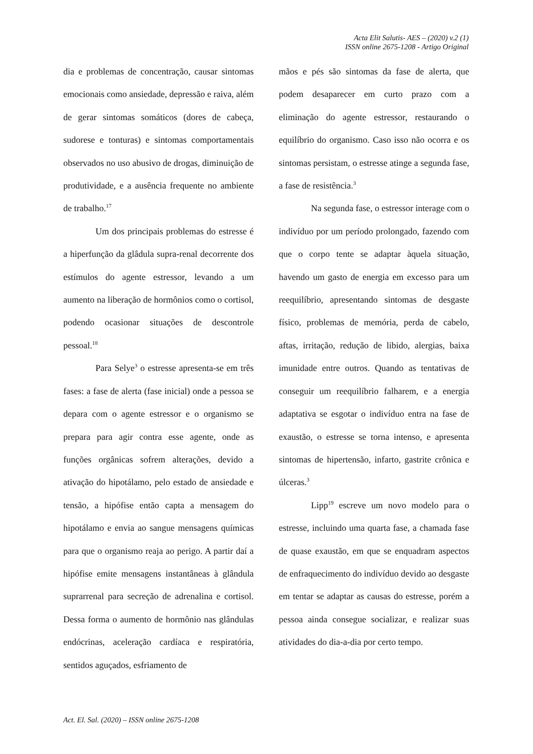Acta Elit Salutis- AES – (2020) v.2 (1)
ISSN online 2675-1208 - Artigo Original
dia e problemas de concentração, causar sintomas emocionais como ansiedade, depressão e raiva, além de gerar sintomas somáticos (dores de cabeça, sudorese e tonturas) e sintomas comportamentais observados no uso abusivo de drogas, diminuição de produtividade, e a ausência frequente no ambiente de trabalho.<sup>17</sup>
Um dos principais problemas do estresse é a hiperfunção da glâdula supra-renal decorrente dos estímulos do agente estressor, levando a um aumento na liberação de hormônios como o cortisol, podendo ocasionar situações de descontrole pessoal.<sup>18</sup>
Para Selye<sup>3</sup> o estresse apresenta-se em três fases: a fase de alerta (fase inicial) onde a pessoa se depara com o agente estressor e o organismo se prepara para agir contra esse agente, onde as funções orgânicas sofrem alterações, devido a ativação do hipotálamo, pelo estado de ansiedade e tensão, a hipófise então capta a mensagem do hipotálamo e envia ao sangue mensagens químicas para que o organismo reaja ao perigo. A partir daí a hipófise emite mensagens instantâneas à glândula suprarrenal para secreção de adrenalina e cortisol. Dessa forma o aumento de hormônio nas glândulas endócrinas, aceleração cardíaca e respiratória, sentidos aguçados, esfriamento de
mãos e pés são sintomas da fase de alerta, que podem desaparecer em curto prazo com a eliminação do agente estressor, restaurando o equilíbrio do organismo. Caso isso não ocorra e os sintomas persistam, o estresse atinge a segunda fase, a fase de resistência.<sup>3</sup>
Na segunda fase, o estressor interage com o indivíduo por um período prolongado, fazendo com que o corpo tente se adaptar àquela situação, havendo um gasto de energia em excesso para um reequilíbrio, apresentando sintomas de desgaste físico, problemas de memória, perda de cabelo, aftas, irritação, redução de libido, alergias, baixa imunidade entre outros. Quando as tentativas de conseguir um reequilíbrio falharem, e a energia adaptativa se esgotar o indivíduo entra na fase de exaustão, o estresse se torna intenso, e apresenta sintomas de hipertensão, infarto, gastrite crônica e úlceras.<sup>3</sup>
Lipp<sup>19</sup> escreve um novo modelo para o estresse, incluindo uma quarta fase, a chamada fase de quase exaustão, em que se enquadram aspectos de enfraquecimento do indivíduo devido ao desgaste em tentar se adaptar as causas do estresse, porém a pessoa ainda consegue socializar, e realizar suas atividades do dia-a-dia por certo tempo.
Act. El. Sal. (2020) – ISSN online 2675-1208